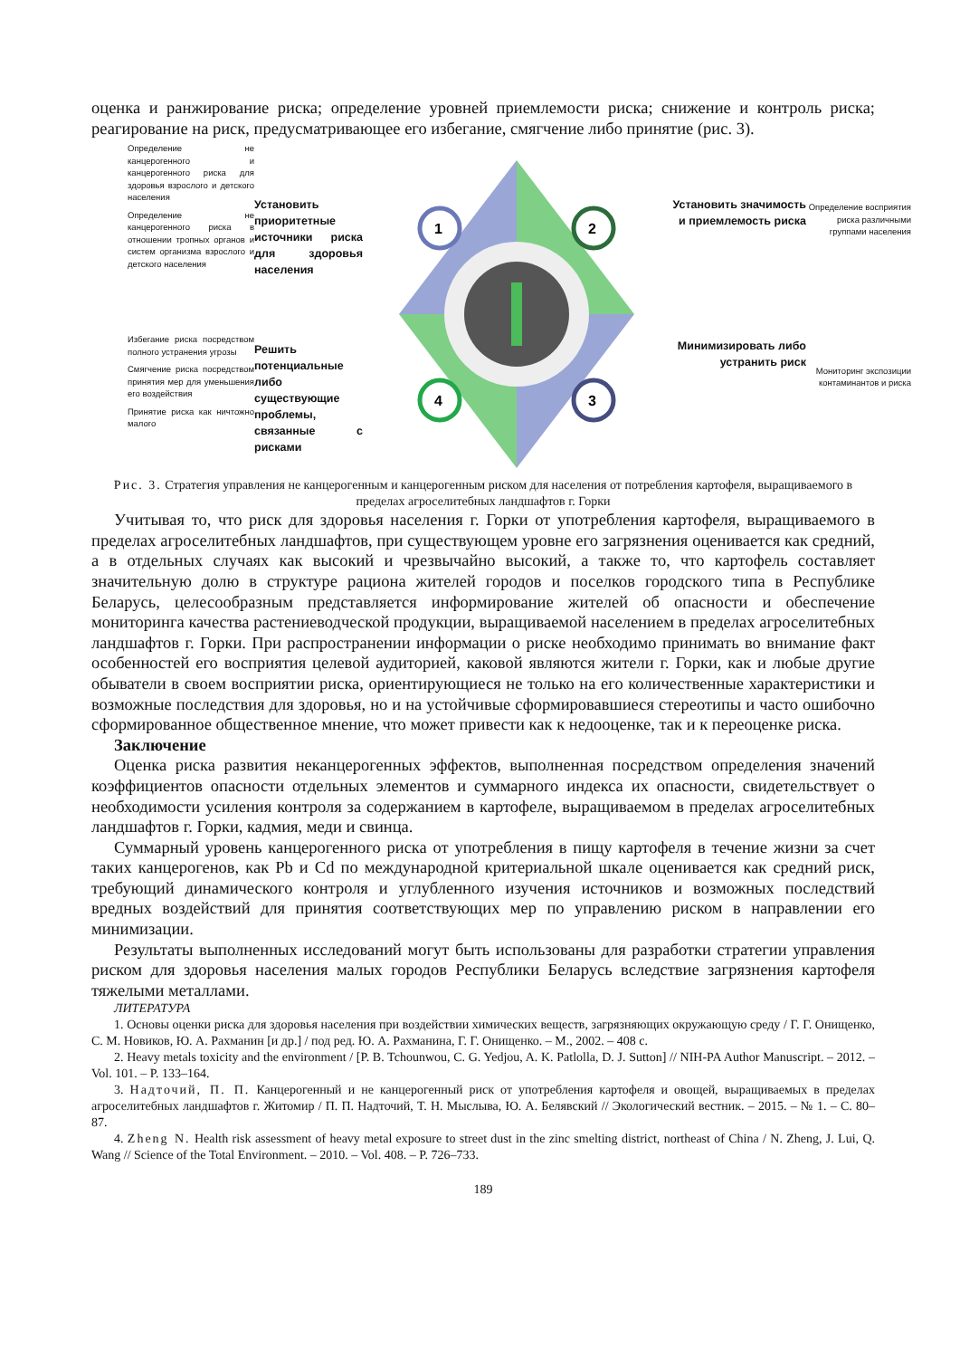оценка и ранжирование риска; определение уровней приемлемости риска; снижение и контроль риска; реагирование на риск, предусматривающее его избегание, смягчение либо принятие (рис. 3).
Определение не канцерогенного и канцерогенного риска для здоровья взрослого и детского населения
Определение не канцерогенного риска в отношении тропных органов и систем организма взрослого и детского населения
Избегание риска посредством полного устранения угрозы
Смягчение риска посредством принятия мер для уменьшения его воздействия
Принятие риска как ничтожно малого
Установить приоритетные источники риска для здоровья населения
Решить потенциальные либо существующие проблемы, связанные с рисками
1
2
3
4
Установить значимость и приемлемость риска
Минимизировать либо устранить риск
Определение восприятия риска различными группами населения
Мониторинг экспозиции контаминантов и риска
Рис. 3. Стратегия управления не канцерогенным и канцерогенным риском для населения от потребления картофеля, выращиваемого в пределах агроселитебных ландшафтов г. Горки
Учитывая то, что риск для здоровья населения г. Горки от употребления картофеля, выращиваемого в пределах агроселитебных ландшафтов, при существующем уровне его загрязнения оценивается как средний, а в отдельных случаях как высокий и чрезвычайно высокий, а также то, что картофель составляет значительную долю в структуре рациона жителей городов и поселков городского типа в Республике Беларусь, целесообразным представляется информирование жителей об опасности и обеспечение мониторинга качества растениеводческой продукции, выращиваемой населением в пределах агроселитебных ландшафтов г. Горки. При распространении информации о риске необходимо принимать во внимание факт особенностей его восприятия целевой аудиторией, каковой являются жители г. Горки, как и любые другие обыватели в своем восприятии риска, ориентирующиеся не только на его количественные характеристики и возможные последствия для здоровья, но и на устойчивые сформировавшиеся стереотипы и часто ошибочно сформированное общественное мнение, что может привести как к недооценке, так и к переоценке риска.
Заключение
Оценка риска развития неканцерогенных эффектов, выполненная посредством определения значений коэффициентов опасности отдельных элементов и суммарного индекса их опасности, свидетельствует о необходимости усиления контроля за содержанием в картофеле, выращиваемом в пределах агроселитебных ландшафтов г. Горки, кадмия, меди и свинца.
Суммарный уровень канцерогенного риска от употребления в пищу картофеля в течение жизни за счет таких канцерогенов, как Pb и Cd по международной критериальной шкале оценивается как средний риск, требующий динамического контроля и углубленного изучения источников и возможных последствий вредных воздействий для принятия соответствующих мер по управлению риском в направлении его минимизации.
Результаты выполненных исследований могут быть использованы для разработки стратегии управления риском для здоровья населения малых городов Республики Беларусь вследствие загрязнения картофеля тяжелыми металлами.
ЛИТЕРАТУРА
1. Основы оценки риска для здоровья населения при воздействии химических веществ, загрязняющих окружающую среду / Г. Г. Онищенко, С. М. Новиков, Ю. А. Рахманин [и др.] / под ред. Ю. А. Рахманина, Г. Г. Онищенко. – М., 2002. – 408 с.
2. Heavy metals toxicity and the environment / [P. B. Tchounwou, C. G. Yedjou, A. K. Patlolla, D. J. Sutton] // NIH-PA Author Manuscript. – 2012. – Vol. 101. – P. 133–164.
3. Надточий, П. П. Канцерогенный и не канцерогенный риск от употребления картофеля и овощей, выращиваемых в пределах агроселитебных ландшафтов г. Житомир / П. П. Надточий, Т. Н. Мыслыва, Ю. А. Белявский // Экологический вестник. – 2015. – № 1. – С. 80–87.
4. Zheng N. Health risk assessment of heavy metal exposure to street dust in the zinc smelting district, northeast of China / N. Zheng, J. Lui, Q. Wang // Science of the Total Environment. – 2010. – Vol. 408. – P. 726–733.
189